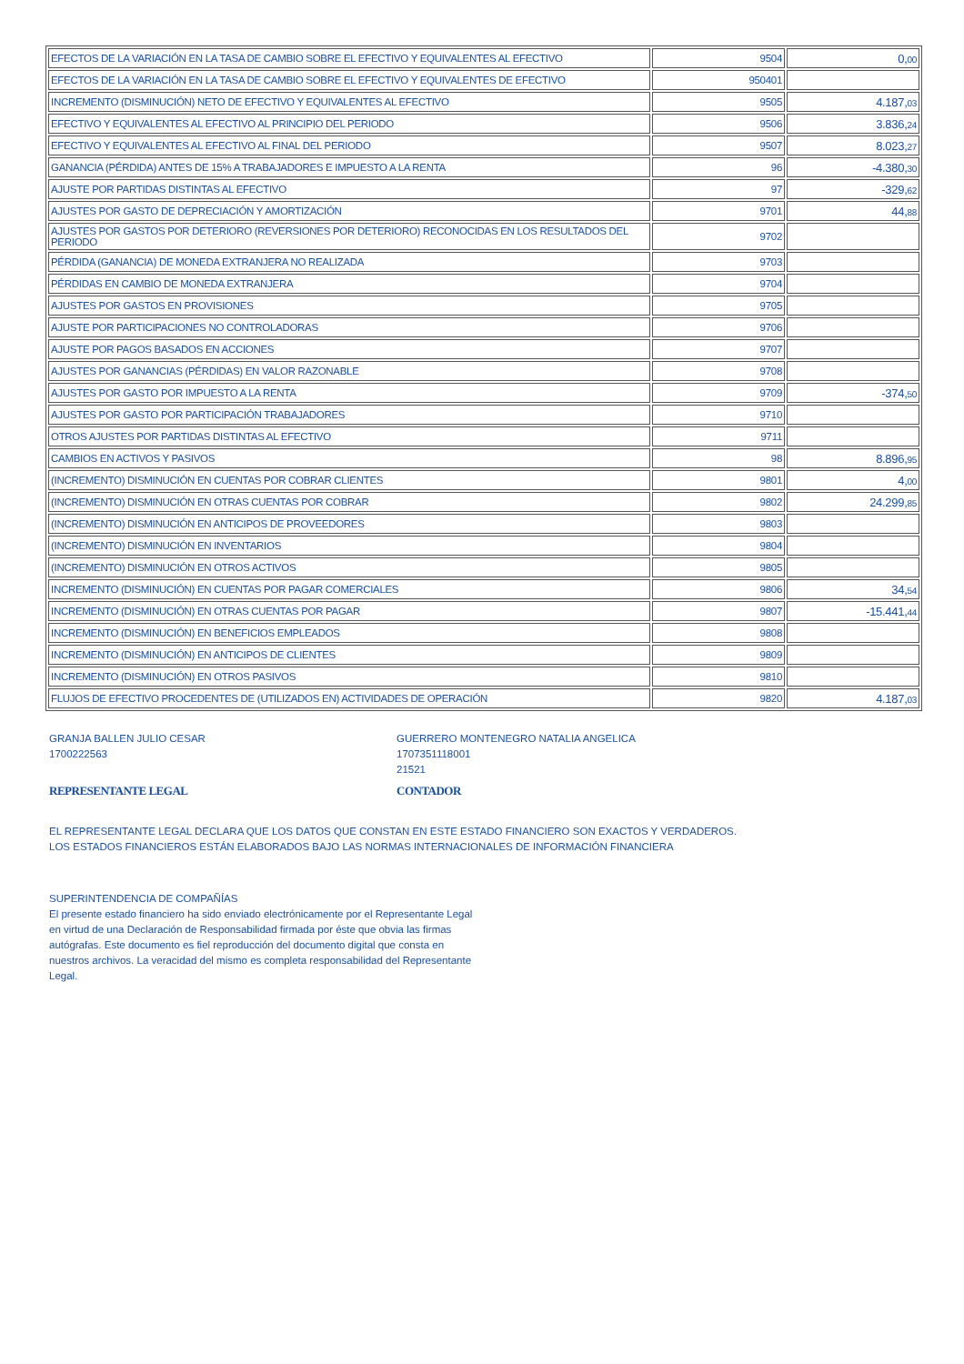| EFECTOS DE LA VARIACIÓN EN LA TASA DE CAMBIO SOBRE EL EFECTIVO Y EQUIVALENTES AL EFECTIVO | 9504 | 0, 00 |
| EFECTOS DE LA VARIACIÓN EN LA TASA DE CAMBIO SOBRE EL EFECTIVO Y EQUIVALENTES DE EFECTIVO | 950401 | |
| INCREMENTO (DISMINUCIÓN) NETO DE EFECTIVO Y EQUIVALENTES AL EFECTIVO | 9505 | 4.187, 03 |
| EFECTIVO Y EQUIVALENTES AL EFECTIVO AL PRINCIPIO DEL PERIODO | 9506 | 3.836, 24 |
| EFECTIVO Y EQUIVALENTES AL EFECTIVO AL FINAL DEL PERIODO | 9507 | 8.023, 27 |
| GANANCIA (PÉRDIDA) ANTES DE 15% A TRABAJADORES E IMPUESTO A LA RENTA | 96 | -4.380, 30 |
| AJUSTE POR PARTIDAS DISTINTAS AL EFECTIVO | 97 | -329, 62 |
| AJUSTES POR GASTO DE DEPRECIACIÓN Y AMORTIZACIÓN | 9701 | 44, 88 |
| AJUSTES POR GASTOS POR DETERIORO (REVERSIONES POR DETERIORO) RECONOCIDAS EN LOS RESULTADOS DEL PERIODO | 9702 | |
| PÉRDIDA (GANANCIA) DE MONEDA EXTRANJERA NO REALIZADA | 9703 | |
| PÉRDIDAS EN CAMBIO DE MONEDA EXTRANJERA | 9704 | |
| AJUSTES POR GASTOS EN PROVISIONES | 9705 | |
| AJUSTE POR PARTICIPACIONES NO CONTROLADORAS | 9706 | |
| AJUSTE POR PAGOS BASADOS EN ACCIONES | 9707 | |
| AJUSTES POR GANANCIAS (PÉRDIDAS) EN VALOR RAZONABLE | 9708 | |
| AJUSTES POR GASTO POR IMPUESTO A LA RENTA | 9709 | -374, 50 |
| AJUSTES POR GASTO POR PARTICIPACIÓN TRABAJADORES | 9710 | |
| OTROS AJUSTES POR PARTIDAS DISTINTAS AL EFECTIVO | 9711 | |
| CAMBIOS EN ACTIVOS Y PASIVOS | 98 | 8.896, 95 |
| (INCREMENTO) DISMINUCIÓN EN CUENTAS POR COBRAR CLIENTES | 9801 | 4, 00 |
| (INCREMENTO) DISMINUCIÓN EN OTRAS CUENTAS POR COBRAR | 9802 | 24.299, 85 |
| (INCREMENTO) DISMINUCIÓN EN ANTICIPOS DE PROVEEDORES | 9803 | |
| (INCREMENTO) DISMINUCIÓN EN INVENTARIOS | 9804 | |
| (INCREMENTO) DISMINUCIÓN EN OTROS ACTIVOS | 9805 | |
| INCREMENTO (DISMINUCIÓN) EN CUENTAS POR PAGAR COMERCIALES | 9806 | 34, 54 |
| INCREMENTO (DISMINUCIÓN) EN OTRAS CUENTAS POR PAGAR | 9807 | -15.441, 44 |
| INCREMENTO (DISMINUCIÓN) EN BENEFICIOS EMPLEADOS | 9808 | |
| INCREMENTO (DISMINUCIÓN) EN ANTICIPOS DE CLIENTES | 9809 | |
| INCREMENTO (DISMINUCIÓN) EN OTROS PASIVOS | 9810 | |
| FLUJOS DE EFECTIVO PROCEDENTES DE (UTILIZADOS EN) ACTIVIDADES DE OPERACIÓN | 9820 | 4.187, 03 |
GRANJA BALLEN JULIO CESAR
1700222563
REPRESENTANTE LEGAL
GUERRERO MONTENEGRO NATALIA ANGELICA
1707351118001
21521
CONTADOR
EL REPRESENTANTE LEGAL DECLARA QUE LOS DATOS QUE CONSTAN EN ESTE ESTADO FINANCIERO SON EXACTOS Y VERDADEROS.
LOS ESTADOS FINANCIEROS ESTÁN ELABORADOS BAJO LAS NORMAS INTERNACIONALES DE INFORMACIÓN FINANCIERA
SUPERINTENDENCIA DE COMPAÑÍAS
El presente estado financiero ha sido enviado electrónicamente por el Representante Legal en virtud de una Declaración de Responsabilidad firmada por éste que obvia las firmas autógrafas. Este documento es fiel reproducción del documento digital que consta en nuestros archivos. La veracidad del mismo es completa responsabilidad del Representante Legal.